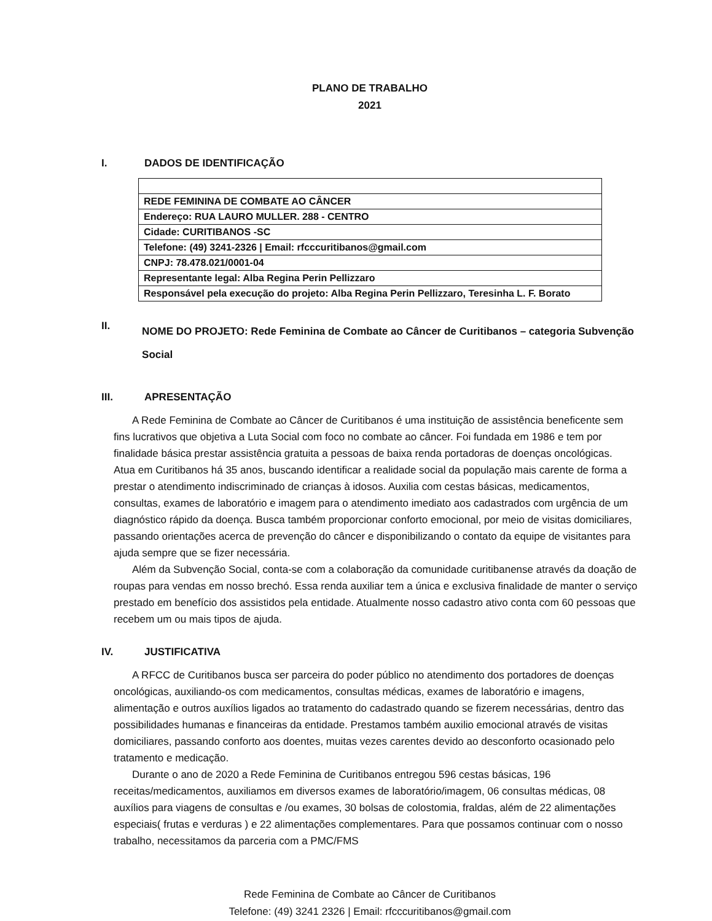PLANO DE TRABALHO
2021
I. DADOS DE IDENTIFICAÇÃO
| REDE FEMININA DE COMBATE AO CÂNCER |
| Endereço: RUA LAURO MULLER. 288 - CENTRO |
| Cidade: CURITIBANOS -SC |
| Telefone: (49) 3241-2326 / Email: rfcccuritibanos@gmail.com |
| CNPJ: 78.478.021/0001-04 |
| Representante legal: Alba Regina Perin Pellizzaro |
| Responsável pela execução do projeto: Alba Regina Perin Pellizzaro, Teresinha L. F. Borato |
II. NOME DO PROJETO: Rede Feminina de Combate ao Câncer de Curitibanos – categoria Subvenção Social
III. APRESENTAÇÃO
A Rede Feminina de Combate ao Câncer de Curitibanos é uma instituição de assistência beneficente sem fins lucrativos que objetiva a Luta Social com foco no combate ao câncer. Foi fundada em 1986 e tem por finalidade básica prestar assistência gratuita a pessoas de baixa renda portadoras de doenças oncológicas.
Atua em Curitibanos há 35 anos, buscando identificar a realidade social da população mais carente de forma a prestar o atendimento indiscriminado de crianças à idosos. Auxilia com cestas básicas, medicamentos, consultas, exames de laboratório e imagem para o atendimento imediato aos cadastrados com urgência de um diagnóstico rápido da doença. Busca também proporcionar conforto emocional, por meio de visitas domiciliares, passando orientações acerca de prevenção do câncer e disponibilizando o contato da equipe de visitantes para ajuda sempre que se fizer necessária.
Além da Subvenção Social, conta-se com a colaboração da comunidade curitibanense através da doação de roupas para vendas em nosso brechó. Essa renda auxiliar tem a única e exclusiva finalidade de manter o serviço prestado em benefício dos assistidos pela entidade. Atualmente nosso cadastro ativo conta com 60 pessoas que recebem um ou mais tipos de ajuda.
IV. JUSTIFICATIVA
A RFCC de Curitibanos busca ser parceira do poder público no atendimento dos portadores de doenças oncológicas, auxiliando-os com medicamentos, consultas médicas, exames de laboratório e imagens, alimentação e outros auxílios ligados ao tratamento do cadastrado quando se fizerem necessárias, dentro das possibilidades humanas e financeiras da entidade. Prestamos também auxilio emocional através de visitas domiciliares, passando conforto aos doentes, muitas vezes carentes devido ao desconforto ocasionado pelo tratamento e medicação.
Durante o ano de 2020 a Rede Feminina de Curitibanos entregou 596 cestas básicas, 196 receitas/medicamentos, auxiliamos em diversos exames de laboratório/imagem, 06 consultas médicas, 08 auxílios para viagens de consultas e /ou exames, 30 bolsas de colostomia, fraldas, além de 22 alimentações especiais( frutas e verduras ) e 22 alimentações complementares. Para que possamos continuar com o nosso trabalho, necessitamos da parceria com a PMC/FMS
Rede Feminina de Combate ao Câncer de Curitibanos
Telefone: (49) 3241 2326 | Email: rfcccuritibanos@gmail.com